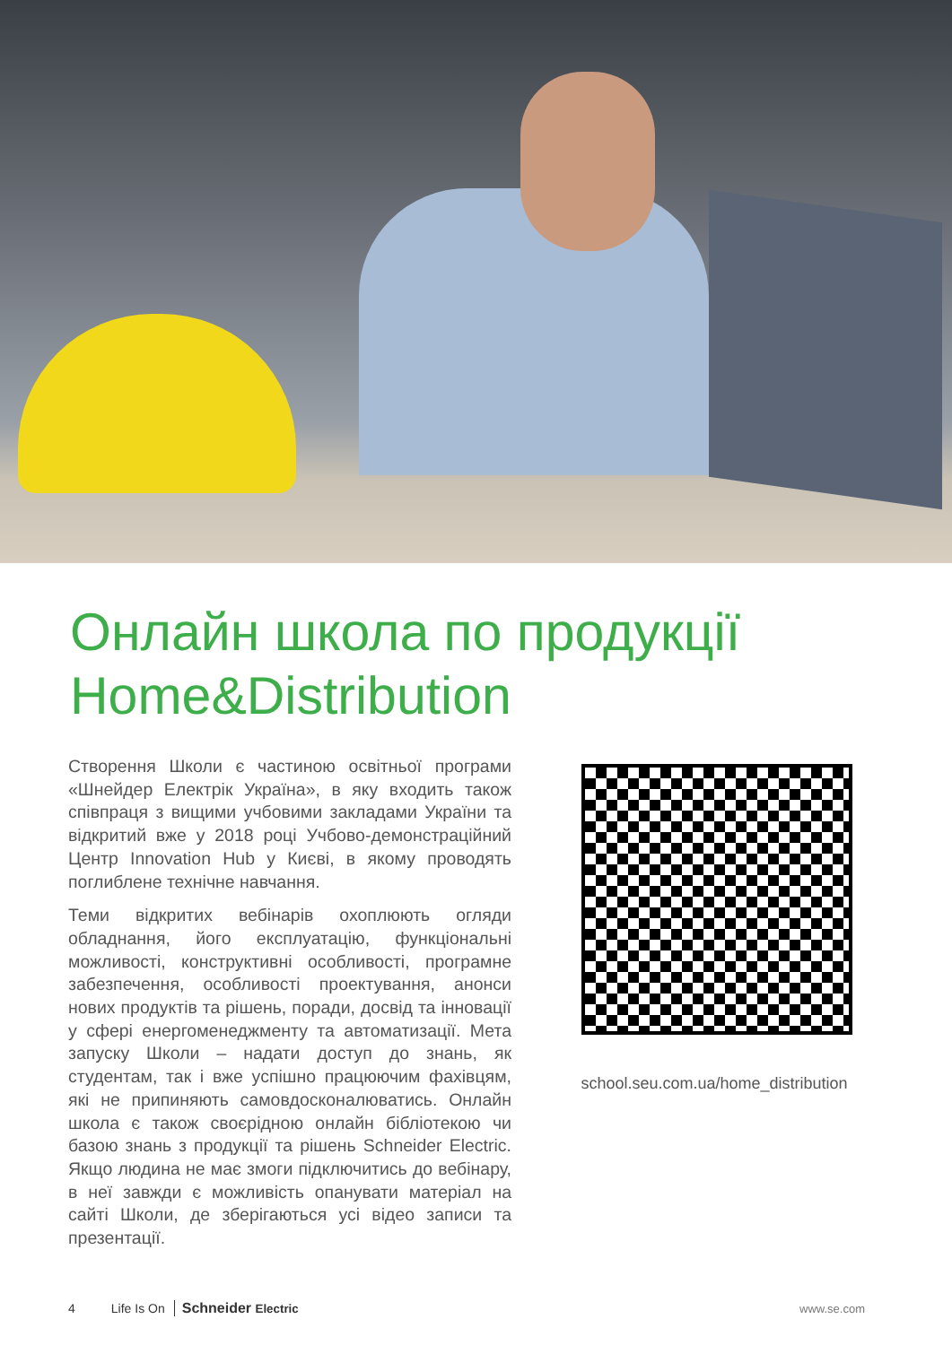Онлайн школа по продукції
Home&Distribution
Створення Школи є частиною освітньої програми «Шнейдер Електрік Україна», в яку входить також співпраця з вищими учбовими закладами України та відкритий вже у 2018 році Учбово-демонстраційний Центр Innovation Hub у Києві, в якому проводять поглиблене технічне навчання.
Теми відкритих вебінарів охоплюють огляди обладнання, його експлуатацію, функціональні можливості, конструктивні особливості, програмне забезпечення, особливості проектування, анонси нових продуктів та рішень, поради, досвід та інновації у сфері енергоменеджменту та автоматизації. Мета запуску Школи – надати доступ до знань, як студентам, так і вже успішно працюючим фахівцям, які не припиняють самовдосконалюватись. Онлайн школа є також своєрідною онлайн бібліотекою чи базою знань з продукції та рішень Schneider Electric. Якщо людина не має змоги підключитись до вебінару, в неї завжди є можливість опанувати матеріал на сайті Школи, де зберігаються усі відео записи та презентації.
school.seu.com.ua/home_distribution
4 Life Is On Schneider Electric www.se.com